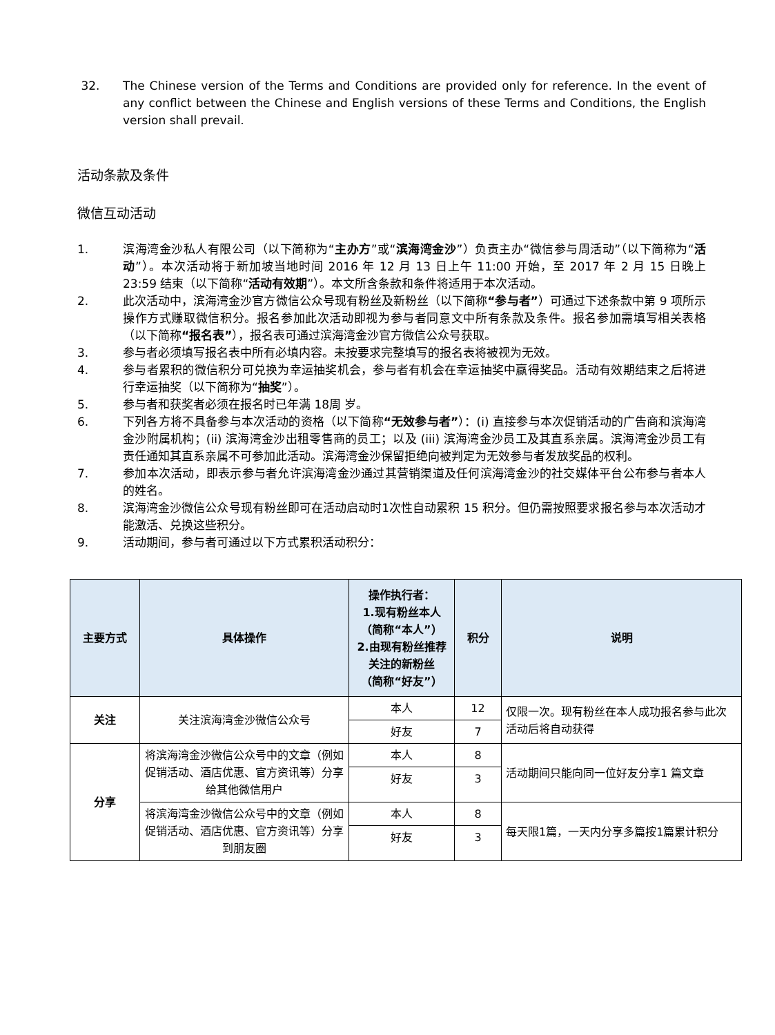32. The Chinese version of the Terms and Conditions are provided only for reference. In the event of any conflict between the Chinese and English versions of these Terms and Conditions, the English version shall prevail.
活动条款及条件
微信互动活动
1. 滨海湾金沙私人有限公司（以下简称为“主办方”或“滨海湾金沙”）负责主办“微信参与周活动”（以下简称为“活动”）。本次活动将于新加坡当地时间 2016 年 12 月 13 日上午 11:00 开始，至 2017 年 2 月 15 日晚上 23:59 结束（以下简称“活动有效期”）。本文所含条款和条件将适用于本次活动。
2. 此次活动中，滨海湾金沙官方微信公众号现有粉丝及新粉丝（以下简称“参与者”）可通过下述条款中第 9 项所示操作方式赚取微信积分。报名参加此次活动即视为参与者同意文中所有条款及条件。报名参加需填写相关表格（以下简称“报名表”），报名表可通过滨海湾金沙官方微信公众号获取。
3. 参与者必须填写报名表中所有必填内容。未按要求完整填写的报名表将被视为无效。
4. 参与者累积的微信积分可兑换为幸运抽奖机会，参与者有机会在幸运抽奖中赢得奖品。活动有效期结束之后将进行幸运抽奖（以下简称为“抽奖”）。
5. 参与者和获奖者必须在报名时已年满 18周 岁。
6. 下列各方将不具备参与本次活动的资格（以下简称“无效参与者”）：(i) 直接参与本次促销活动的广告商和滨海湾金沙附属机构；(ii) 滨海湾金沙出租零售商的员工；以及 (iii) 滨海湾金沙员工及其直系亲属。滨海湾金沙员工有责任通知其直系亲属不可参加此活动。滨海湾金沙保留拒绝向被判定为无效参与者发放奖品的权利。
7. 参加本次活动，即表示参与者允许滨海湾金沙通过其营销渠道及任何滨海湾金沙的社交媒体平台公布参与者本人的姓名。
8. 滨海湾金沙微信公众号现有粉丝即可在活动启动时1次性自动累积 15 积分。但仍需按照要求报名参与本次活动才能激活、兑换这些积分。
9. 活动期间，参与者可通过以下方式累积活动积分：
| 主要方式 | 具体操作 | 操作执行者： 1.现有粉丝本人 （简称“本人”） 2.由现有粉丝推荐关注的新粉丝 （简称“好友”） | 积分 | 说明 |
| --- | --- | --- | --- | --- |
| 关注 | 关注滨海湾金沙微信公众号 | 本人 | 12 | 仅限一次。现有粉丝在本人成功报名参与此次活动后将自动获得 |
| | | 好友 | 7 | |
| 分享 | 将滨海湾金沙微信公众号中的文章（例如促销活动、酒店优惠、官方资讯等）分享给其他微信用户 | 本人 | 8 | 活动期间只能向同一位好友分享1 篇文章 |
| | | 好友 | 3 | |
| | 将滨海湾金沙微信公众号中的文章（例如促销活动、酒店优惠、官方资讯等）分享到朋友圈 | 本人 | 8 | 每天限1篇，一天内分享多篇按1篇累计积分 |
| | | 好友 | 3 | |